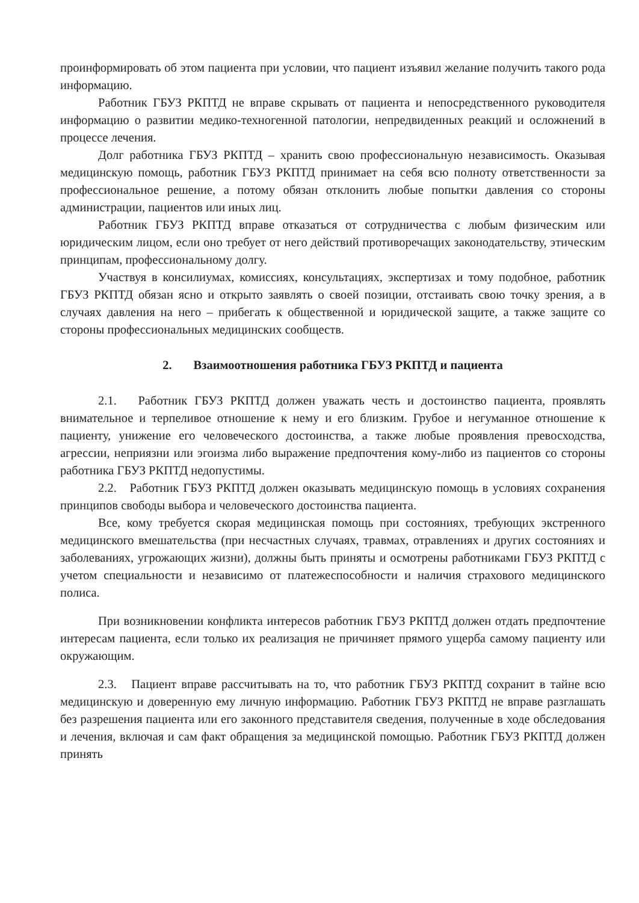проинформировать об этом пациента при условии, что пациент изъявил желание получить такого рода информацию.
Работник ГБУЗ РКПТД не вправе скрывать от пациента и непосредственного руководителя информацию о развитии медико-техногенной патологии, непредвиденных реакций и осложнений в процессе лечения.
Долг работника ГБУЗ РКПТД – хранить свою профессиональную независимость. Оказывая медицинскую помощь, работник ГБУЗ РКПТД принимает на себя всю полноту ответственности за профессиональное решение, а потому обязан отклонить любые попытки давления со стороны администрации, пациентов или иных лиц.
Работник ГБУЗ РКПТД вправе отказаться от сотрудничества с любым физическим или юридическим лицом, если оно требует от него действий противоречащих законодательству, этическим принципам, профессиональному долгу.
Участвуя в консилиумах, комиссиях, консультациях, экспертизах и тому подобное, работник ГБУЗ РКПТД обязан ясно и открыто заявлять о своей позиции, отстаивать свою точку зрения, а в случаях давления на него – прибегать к общественной и юридической защите, а также защите со стороны профессиональных медицинских сообществ.
2. Взаимоотношения работника ГБУЗ РКПТД и пациента
2.1. Работник ГБУЗ РКПТД должен уважать честь и достоинство пациента, проявлять внимательное и терпеливое отношение к нему и его близким. Грубое и негуманное отношение к пациенту, унижение его человеческого достоинства, а также любые проявления превосходства, агрессии, неприязни или эгоизма либо выражение предпочтения кому-либо из пациентов со стороны работника ГБУЗ РКПТД недопустимы.
2.2. Работник ГБУЗ РКПТД должен оказывать медицинскую помощь в условиях сохранения принципов свободы выбора и человеческого достоинства пациента.
Все, кому требуется скорая медицинская помощь при состояниях, требующих экстренного медицинского вмешательства (при несчастных случаях, травмах, отравлениях и других состояниях и заболеваниях, угрожающих жизни), должны быть приняты и осмотрены работниками ГБУЗ РКПТД с учетом специальности и независимо от платежеспособности и наличия страхового медицинского полиса.
При возникновении конфликта интересов работник ГБУЗ РКПТД должен отдать предпочтение интересам пациента, если только их реализация не причиняет прямого ущерба самому пациенту или окружающим.
2.3. Пациент вправе рассчитывать на то, что работник ГБУЗ РКПТД сохранит в тайне всю медицинскую и доверенную ему личную информацию. Работник ГБУЗ РКПТД не вправе разглашать без разрешения пациента или его законного представителя сведения, полученные в ходе обследования и лечения, включая и сам факт обращения за медицинской помощью. Работник ГБУЗ РКПТД должен принять